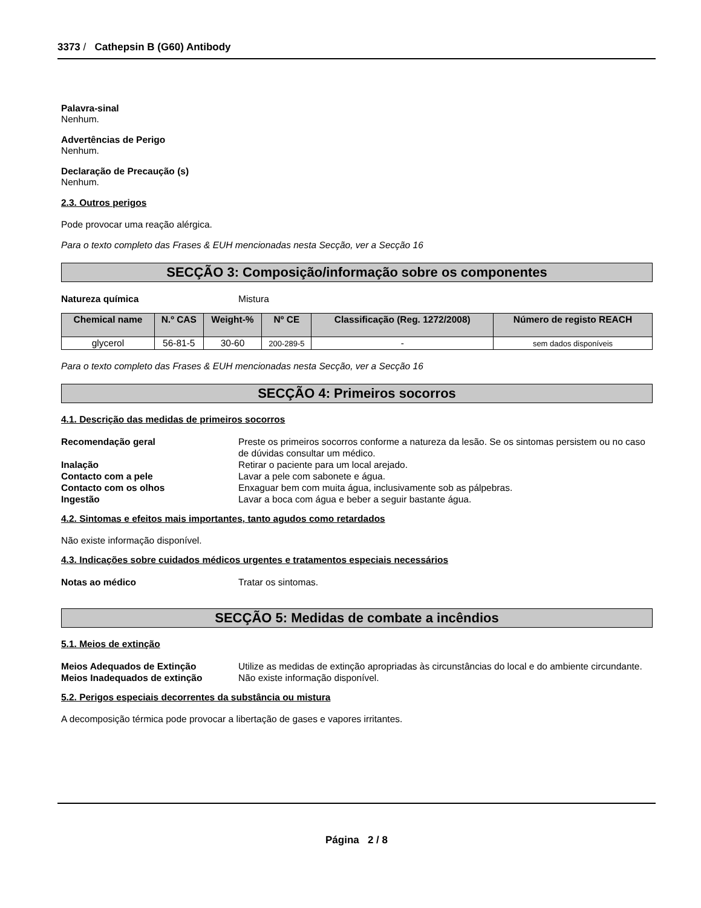3373 / Cathepsin B (G60) Antibody
Palavra-sinal
Nenhum.
Advertências de Perigo
Nenhum.
Declaração de Precaução (s)
Nenhum.
2.3. Outros perigos
Pode provocar uma reação alérgica.
Para o texto completo das Frases & EUH mencionadas nesta Secção, ver a Secção 16
SECÇÃO 3: Composição/informação sobre os componentes
Natureza química Mistura
| Chemical name | N.º CAS | Weight-% | Nº CE | Classificação (Reg. 1272/2008) | Número de registo REACH |
| --- | --- | --- | --- | --- | --- |
| glycerol | 56-81-5 | 30-60 | 200-289-5 | - | sem dados disponíveis |
Para o texto completo das Frases & EUH mencionadas nesta Secção, ver a Secção 16
SECÇÃO 4: Primeiros socorros
4.1. Descrição das medidas de primeiros socorros
Recomendação geral Preste os primeiros socorros conforme a natureza da lesão. Se os sintomas persistem ou no caso de dúvidas consultar um médico.
Inalação Retirar o paciente para um local arejado.
Contacto com a pele Lavar a pele com sabonete e água.
Contacto com os olhos Enxaguar bem com muita água, inclusivamente sob as pálpebras.
Ingestão Lavar a boca com água e beber a seguir bastante água.
4.2. Sintomas e efeitos mais importantes, tanto agudos como retardados
Não existe informação disponível.
4.3. Indicações sobre cuidados médicos urgentes e tratamentos especiais necessários
Notas ao médico Tratar os sintomas.
SECÇÃO 5: Medidas de combate a incêndios
5.1. Meios de extinção
Meios Adequados de Extinção Utilize as medidas de extinção apropriadas às circunstâncias do local e do ambiente circundante.
Meios Inadequados de extinção Não existe informação disponível.
5.2. Perigos especiais decorrentes da substância ou mistura
A decomposição térmica pode provocar a libertação de gases e vapores irritantes.
Página 2 / 8